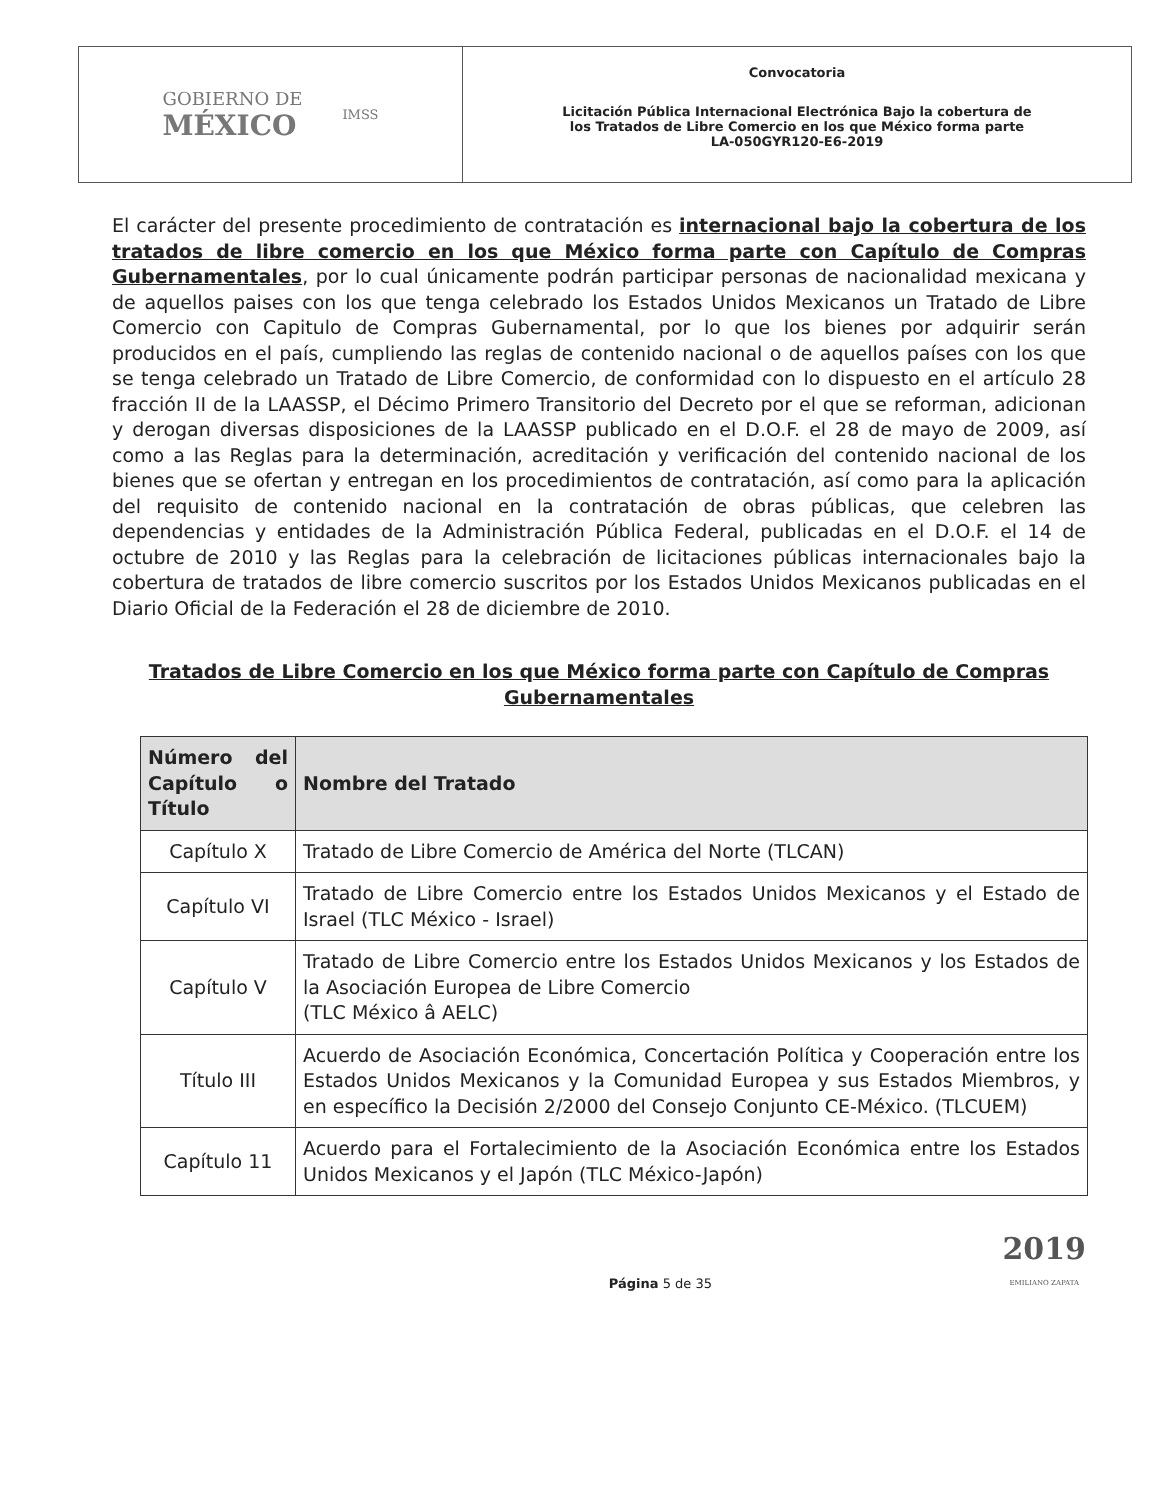GOBIERNO DE
MÉXICO
IMSS
Convocatoria
Licitación Pública Internacional Electrónica Bajo la cobertura de
los Tratados de Libre Comercio en los que México forma parte
LA-050GYR120-E6-2019
El carácter del presente procedimiento de contratación es internacional bajo la cobertura de los tratados de libre comercio en los que México forma parte con Capítulo de Compras Gubernamentales, por lo cual únicamente podrán participar personas de nacionalidad mexicana y de aquellos paises con los que tenga celebrado los Estados Unidos Mexicanos un Tratado de Libre Comercio con Capitulo de Compras Gubernamental, por lo que los bienes por adquirir serán producidos en el país, cumpliendo las reglas de contenido nacional o de aquellos países con los que se tenga celebrado un Tratado de Libre Comercio, de conformidad con lo dispuesto en el artículo 28 fracción II de la LAASSP, el Décimo Primero Transitorio del Decreto por el que se reforman, adicionan y derogan diversas disposiciones de la LAASSP publicado en el D.O.F. el 28 de mayo de 2009, así como a las Reglas para la determinación, acreditación y verificación del contenido nacional de los bienes que se ofertan y entregan en los procedimientos de contratación, así como para la aplicación del requisito de contenido nacional en la contratación de obras públicas, que celebren las dependencias y entidades de la Administración Pública Federal, publicadas en el D.O.F. el 14 de octubre de 2010 y las Reglas para la celebración de licitaciones públicas internacionales bajo la cobertura de tratados de libre comercio suscritos por los Estados Unidos Mexicanos publicadas en el Diario Oficial de la Federación el 28 de diciembre de 2010.
Tratados de Libre Comercio en los que México forma parte con Capítulo de Compras Gubernamentales
| Número del Capítulo o Título | Nombre del Tratado |
| --- | --- |
| Capítulo X | Tratado de Libre Comercio de América del Norte (TLCAN) |
| Capítulo VI | Tratado de Libre Comercio entre los Estados Unidos Mexicanos y el Estado de Israel (TLC México - Israel) |
| Capítulo V | Tratado de Libre Comercio entre los Estados Unidos Mexicanos y los Estados de la Asociación Europea de Libre Comercio (TLC México â AELC) |
| Título III | Acuerdo de Asociación Económica, Concertación Política y Cooperación entre los Estados Unidos Mexicanos y la Comunidad Europea y sus Estados Miembros, y en específico la Decisión 2/2000 del Consejo Conjunto CE-México. (TLCUEM) |
| Capítulo 11 | Acuerdo para el Fortalecimiento de la Asociación Económica entre los Estados Unidos Mexicanos y el Japón (TLC México-Japón) |
Página 5 de 35
2019
EMILIANO ZAPATA